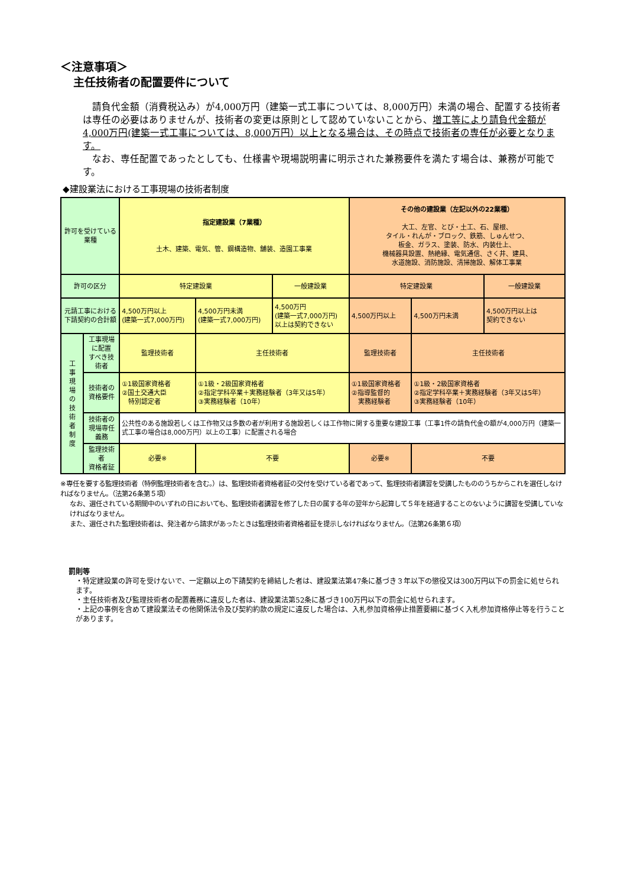＜注意事項＞
主任技術者の配置要件について
　請負代金額（消費税込み）が4,000万円（建築一式工事については、8,000万円）未満の場合、配置する技術者は専任の必要はありませんが、技術者の変更は原則として認めていないことから、増工等により請負代金額が4,000万円(建築一式工事については、8,000万円）以上となる場合は、その時点で技術者の専任が必要となります。
　なお、専任配置であったとしても、仕様書や現場説明書に明示された兼務要件を満たす場合は、兼務が可能です。
◆建設業法における工事現場の技術者制度
| 許可を受けている業種 | | 指定建設業（7業種） 土木、建築、電気、管、鋼構造物、舗装、造園工事業 | | | その他の建設業（左記以外の22業種） 大工、左官、とび・土工、石、屋根、 タイル・れんが・ブロック、鉄筋、しゅんせつ、 板金、ガラス、塗装、防水、内装仕上、 機械器具設置、熱絶縁、電気通信、さく井、建具、 水道施設、消防施設、清掃施設、解体工事業 | | |
| 許可の区分 | | 特定建設業 | | 一般建設業 | 特定建設業 | | 一般建設業 |
| 元請工事における 下請契約の合計額 | | 4,500万円以上 (建築一式7,000万円) | 4,500万円未満 (建築一式7,000万円) | 4,500万円 (建築一式7,000万円) 以上は契約できない | 4,500万円以上 | 4,500万円未満 | 4,500万円以上は 契約できない |
| 工 事 現 場 の 技 術 者 制 度 | 工事現場に配置 すべき技術者 | 監理技術者 | 主任技術者 | | 監理技術者 | 主任技術者 | |
| | 技術者の 資格要件 | ①1級国家資格者 ②国土交通大臣 特別認定者 | ①1級・2級国家資格者 ②指定学科卒業＋実務経験者（3年又は5年） ③実務経験者（10年） | | ①1級国家資格者 ②指導監督的 実務経験者 | ①1級・2級国家資格者 ②指定学科卒業＋実務経験者（3年又は5年） ③実務経験者（10年） | |
| | 技術者の 現場専任義務 | 公共性のある施設若しくは工作物又は多数の者が利用する施設若しくは工作物に関する重要な建設工事（工事1件の請負代金の額が4,000万円（建築一式工事の場合は8,000万円）以上の工事）に配置される場合 | | | | | |
| | 監理技術者 資格者証 | 必要※ | 不要 | | 必要※ | 不要 | |
※専任を要する監理技術者（特例監理技術者を含む。）は、監理技術者資格者証の交付を受けている者であって、監理技術者講習を受講したもののうちからこれを選任しなければなりません。（法第26条第５項）
なお、選任されている期間中のいずれの日においても、監理技術者講習を修了した日の属する年の翌年から起算して５年を経過することのないように講習を受講していなければなりません。
また、選任された監理技術者は、発注者から請求があったときは監理技術者資格者証を提示しなければなりません。（法第26条第６項）
罰則等
・特定建設業の許可を受けないで、一定額以上の下請契約を締結した者は、建設業法第47条に基づき３年以下の懲役又は300万円以下の罰金に処せられます。
・主任技術者及び監理技術者の配置義務に違反した者は、建設業法第52条に基づき100万円以下の罰金に処せられます。
・上記の事例を含めて建設業法その他関係法令及び契約約款の規定に違反した場合は、入札参加資格停止措置要綱に基づく入札参加資格停止等を行うことがあります。